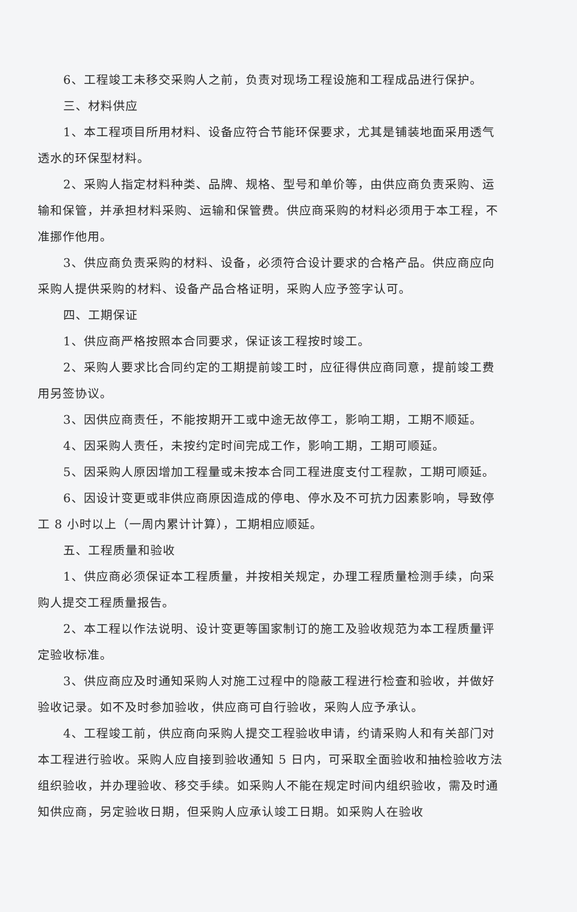6、工程竣工未移交采购人之前，负责对现场工程设施和工程成品进行保护。
三、材料供应
1、本工程项目所用材料、设备应符合节能环保要求，尤其是铺装地面采用透气透水的环保型材料。
2、采购人指定材料种类、品牌、规格、型号和单价等，由供应商负责采购、运输和保管，并承担材料采购、运输和保管费。供应商采购的材料必须用于本工程，不准挪作他用。
3、供应商负责采购的材料、设备，必须符合设计要求的合格产品。供应商应向采购人提供采购的材料、设备产品合格证明，采购人应予签字认可。
四、工期保证
1、供应商严格按照本合同要求，保证该工程按时竣工。
2、采购人要求比合同约定的工期提前竣工时，应征得供应商同意，提前竣工费用另签协议。
3、因供应商责任，不能按期开工或中途无故停工，影响工期，工期不顺延。
4、因采购人责任，未按约定时间完成工作，影响工期，工期可顺延。
5、因采购人原因增加工程量或未按本合同工程进度支付工程款，工期可顺延。
6、因设计变更或非供应商原因造成的停电、停水及不可抗力因素影响，导致停工 8 小时以上（一周内累计计算），工期相应顺延。
五、工程质量和验收
1、供应商必须保证本工程质量，并按相关规定，办理工程质量检测手续，向采购人提交工程质量报告。
2、本工程以作法说明、设计变更等国家制订的施工及验收规范为本工程质量评定验收标准。
3、供应商应及时通知采购人对施工过程中的隐蔽工程进行检查和验收，并做好验收记录。如不及时参加验收，供应商可自行验收，采购人应予承认。
4、工程竣工前，供应商向采购人提交工程验收申请，约请采购人和有关部门对本工程进行验收。采购人应自接到验收通知 5 日内，可采取全面验收和抽检验收方法组织验收，并办理验收、移交手续。如采购人不能在规定时间内组织验收，需及时通知供应商，另定验收日期，但采购人应承认竣工日期。如采购人在验收